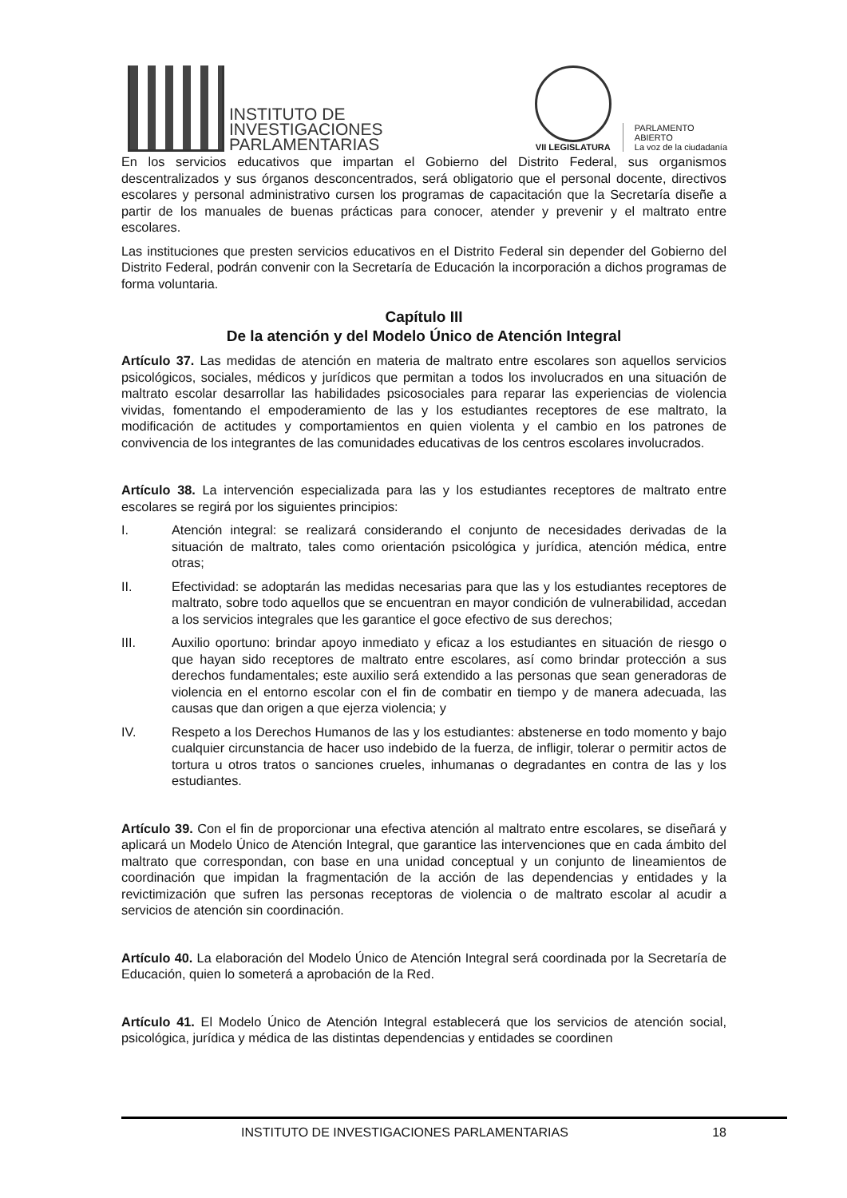INSTITUTO DE
INVESTIGACIONES
PARLAMENTARIAS
VII LEGISLATURA
PARLAMENTO
ABIERTO
La voz de la ciudadanía
En los servicios educativos que impartan el Gobierno del Distrito Federal, sus organismos descentralizados y sus órganos desconcentrados, será obligatorio que el personal docente, directivos escolares y personal administrativo cursen los programas de capacitación que la Secretaría diseñe a partir de los manuales de buenas prácticas para conocer, atender y prevenir y el maltrato entre escolares.
Las instituciones que presten servicios educativos en el Distrito Federal sin depender del Gobierno del Distrito Federal, podrán convenir con la Secretaría de Educación la incorporación a dichos programas de forma voluntaria.
Capítulo III
De la atención y del Modelo Único de Atención Integral
Artículo 37. Las medidas de atención en materia de maltrato entre escolares son aquellos servicios psicológicos, sociales, médicos y jurídicos que permitan a todos los involucrados en una situación de maltrato escolar desarrollar las habilidades psicosociales para reparar las experiencias de violencia vividas, fomentando el empoderamiento de las y los estudiantes receptores de ese maltrato, la modificación de actitudes y comportamientos en quien violenta y el cambio en los patrones de convivencia de los integrantes de las comunidades educativas de los centros escolares involucrados.
Artículo 38. La intervención especializada para las y los estudiantes receptores de maltrato entre escolares se regirá por los siguientes principios:
I. Atención integral: se realizará considerando el conjunto de necesidades derivadas de la situación de maltrato, tales como orientación psicológica y jurídica, atención médica, entre otras;
II. Efectividad: se adoptarán las medidas necesarias para que las y los estudiantes receptores de maltrato, sobre todo aquellos que se encuentran en mayor condición de vulnerabilidad, accedan a los servicios integrales que les garantice el goce efectivo de sus derechos;
III. Auxilio oportuno: brindar apoyo inmediato y eficaz a los estudiantes en situación de riesgo o que hayan sido receptores de maltrato entre escolares, así como brindar protección a sus derechos fundamentales; este auxilio será extendido a las personas que sean generadoras de violencia en el entorno escolar con el fin de combatir en tiempo y de manera adecuada, las causas que dan origen a que ejerza violencia; y
IV. Respeto a los Derechos Humanos de las y los estudiantes: abstenerse en todo momento y bajo cualquier circunstancia de hacer uso indebido de la fuerza, de infligir, tolerar o permitir actos de tortura u otros tratos o sanciones crueles, inhumanas o degradantes en contra de las y los estudiantes.
Artículo 39. Con el fin de proporcionar una efectiva atención al maltrato entre escolares, se diseñará y aplicará un Modelo Único de Atención Integral, que garantice las intervenciones que en cada ámbito del maltrato que correspondan, con base en una unidad conceptual y un conjunto de lineamientos de coordinación que impidan la fragmentación de la acción de las dependencias y entidades y la revictimización que sufren las personas receptoras de violencia o de maltrato escolar al acudir a servicios de atención sin coordinación.
Artículo 40. La elaboración del Modelo Único de Atención Integral será coordinada por la Secretaría de Educación, quien lo someterá a aprobación de la Red.
Artículo 41. El Modelo Único de Atención Integral establecerá que los servicios de atención social, psicológica, jurídica y médica de las distintas dependencias y entidades se coordinen
INSTITUTO DE INVESTIGACIONES PARLAMENTARIAS 18